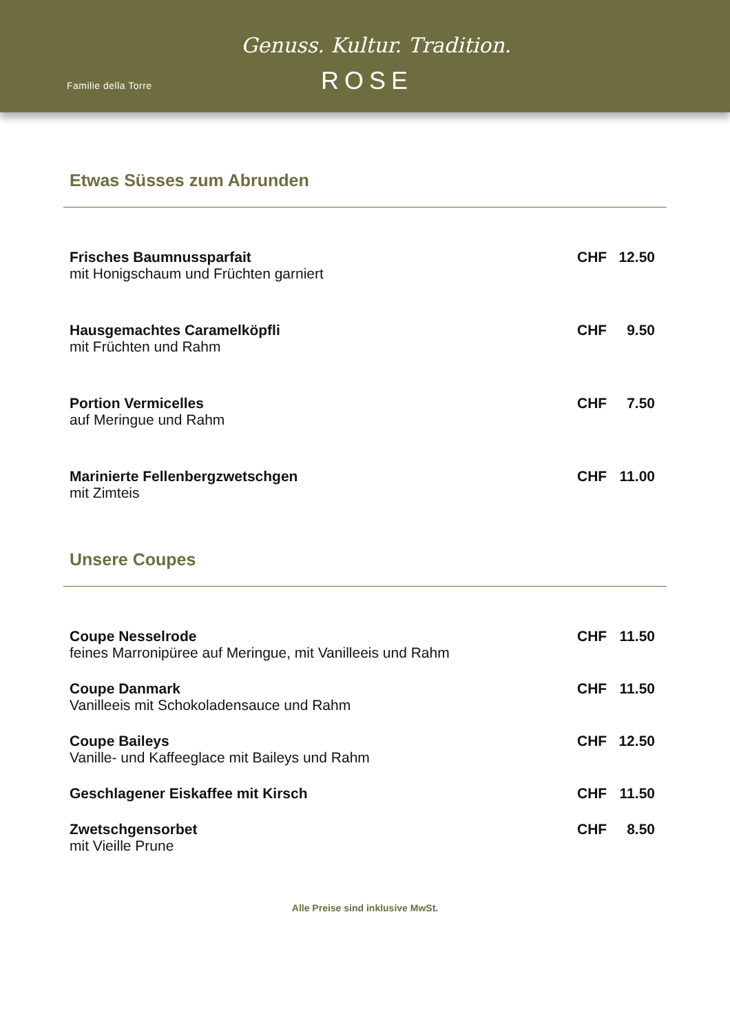Familie della Torre
Genuss. Kultur. Tradition.
ROSE
Etwas Süsses zum Abrunden
Frisches Baumnussparfait
mit Honigschaum und Früchten garniert
CHF 12.50
Hausgemachtes Caramelköpfli
mit Früchten und Rahm
CHF 9.50
Portion Vermicelles
auf Meringue und Rahm
CHF 7.50
Marinierte Fellenbergzwetschgen
mit Zimteis
CHF 11.00
Unsere Coupes
Coupe Nesselrode
feines Marronipüree auf Meringue, mit Vanilleeis und Rahm
CHF 11.50
Coupe Danmark
Vanilleeis mit Schokoladensauce und Rahm
CHF 11.50
Coupe Baileys
Vanille- und Kaffeeglace mit Baileys und Rahm
CHF 12.50
Geschlagener Eiskaffee mit Kirsch
CHF 11.50
Zwetschgensorbet
mit Vieille Prune
CHF 8.50
Alle Preise sind inklusive MwSt.